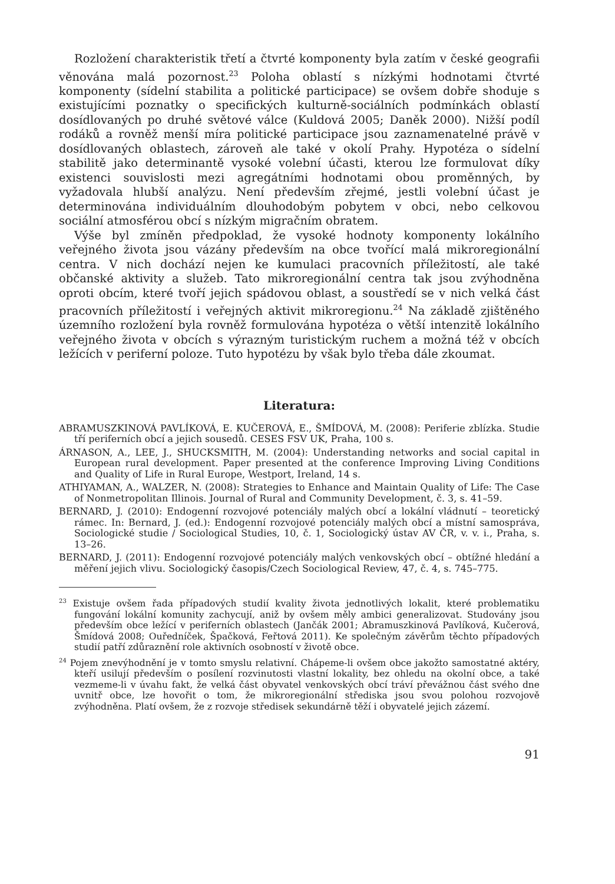Rozložení charakteristik třetí a čtvrté komponenty byla zatím v české geografii věnována malá pozornost.<sup>23</sup> Poloha oblastí s nízkými hodnotami čtvrté komponenty (sídelní stabilita a politické participace) se ovšem dobře shoduje s existujícími poznatky o specifických kulturně-sociálních podmínkách oblastí dosídlovaných po druhé světové válce (Kuldová 2005; Daněk 2000). Nižší podíl rodáků a rovněž menší míra politické participace jsou zaznamenatelné právě v dosídlovaných oblastech, zároveň ale také v okolí Prahy. Hypotéza o sídelní stabilitě jako determinantě vysoké volební účasti, kterou lze formulovat díky existenci souvislosti mezi agregátními hodnotami obou proměnných, by vyžadovala hlubší analýzu. Není především zřejmé, jestli volební účast je determinována individuálním dlouhodobým pobytem v obci, nebo celkovou sociální atmosférou obcí s nízkým migračním obratem.
Výše byl zmíněn předpoklad, že vysoké hodnoty komponenty lokálního veřejného života jsou vázány především na obce tvořící malá mikroregionální centra. V nich dochází nejen ke kumulaci pracovních příležitostí, ale také občanské aktivity a služeb. Tato mikroregionální centra tak jsou zvýhodněna oproti obcím, které tvoří jejich spádovou oblast, a soustředí se v nich velká část pracovních příležitostí i veřejných aktivit mikroregionu.<sup>24</sup> Na základě zjištěného územního rozložení byla rovněž formulována hypotéza o větší intenzitě lokálního veřejného života v obcích s výrazným turistickým ruchem a možná též v obcích ležících v periferní poloze. Tuto hypotézu by však bylo třeba dále zkoumat.
Literatura:
ABRAMUSZKINOVÁ PAVLÍKOVÁ, E. KUČEROVÁ, E., ŠMÍDOVÁ, M. (2008): Periferie zblízka. Studie tří periferních obcí a jejich sousedů. CESES FSV UK, Praha, 100 s.
ÁRNASON, A., LEE, J., SHUCKSMITH, M. (2004): Understanding networks and social capital in European rural development. Paper presented at the conference Improving Living Conditions and Quality of Life in Rural Europe, Westport, Ireland, 14 s.
ATHIYAMAN, A., WALZER, N. (2008): Strategies to Enhance and Maintain Quality of Life: The Case of Nonmetropolitan Illinois. Journal of Rural and Community Development, č. 3, s. 41–59.
BERNARD, J. (2010): Endogenní rozvojové potenciály malých obcí a lokální vládnutí – teoretický rámec. In: Bernard, J. (ed.): Endogenní rozvojové potenciály malých obcí a místní samospráva, Sociologické studie / Sociological Studies, 10, č. 1, Sociologický ústav AV ČR, v. v. i., Praha, s. 13–26.
BERNARD, J. (2011): Endogenní rozvojové potenciály malých venkovských obcí – obtížné hledání a měření jejich vlivu. Sociologický časopis/Czech Sociological Review, 47, č. 4, s. 745–775.
<sup>23</sup> Existuje ovšem řada případových studií kvality života jednotlivých lokalit, které problematiku fungování lokální komunity zachycují, aniž by ovšem měly ambici generalizovat. Studovány jsou především obce ležící v periferních oblastech (Jančák 2001; Abramuszkinová Pavlíková, Kučerová, Šmídová 2008; Ouředníček, Špačková, Feřtová 2011). Ke společným závěrům těchto případových studií patří zdůraznění role aktivních osobností v životě obce.
<sup>24</sup> Pojem znevýhodnění je v tomto smyslu relativní. Chápeme-li ovšem obce jakožto samostatné aktéry, kteří usilují především o posílení rozvinutosti vlastní lokality, bez ohledu na okolní obce, a také vezmeme-li v úvahu fakt, že velká část obyvatel venkovských obcí tráví převážnou část svého dne uvnitř obce, lze hovořit o tom, že mikroregionální střediska jsou svou polohou rozvojově zvýhodněna. Platí ovšem, že z rozvoje středisek sekundárně těží i obyvatelé jejich zázemí.
91